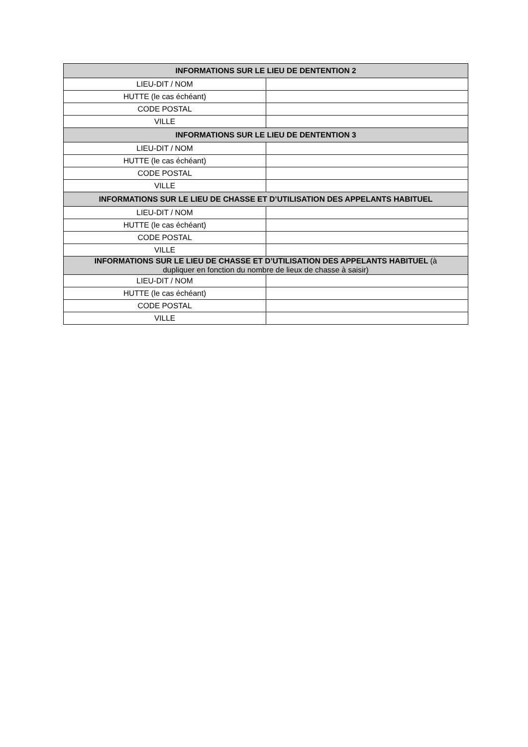| INFORMATIONS SUR LE LIEU DE DENTENTION 2 | |
| --- | --- |
| LIEU-DIT / NOM | |
| HUTTE (le cas échéant) | |
| CODE POSTAL | |
| VILLE | |
| INFORMATIONS SUR LE LIEU DE DENTENTION 3 | |
| LIEU-DIT / NOM | |
| HUTTE (le cas échéant) | |
| CODE POSTAL | |
| VILLE | |
| INFORMATIONS SUR LE LIEU DE CHASSE ET D’UTILISATION DES APPELANTS HABITUEL | |
| LIEU-DIT / NOM | |
| HUTTE (le cas échéant) | |
| CODE POSTAL | |
| VILLE | |
| INFORMATIONS SUR LE LIEU DE CHASSE ET D’UTILISATION DES APPELANTS HABITUEL (à dupliquer en fonction du nombre de lieux de chasse à saisir) | |
| LIEU-DIT / NOM | |
| HUTTE (le cas échéant) | |
| CODE POSTAL | |
| VILLE | |